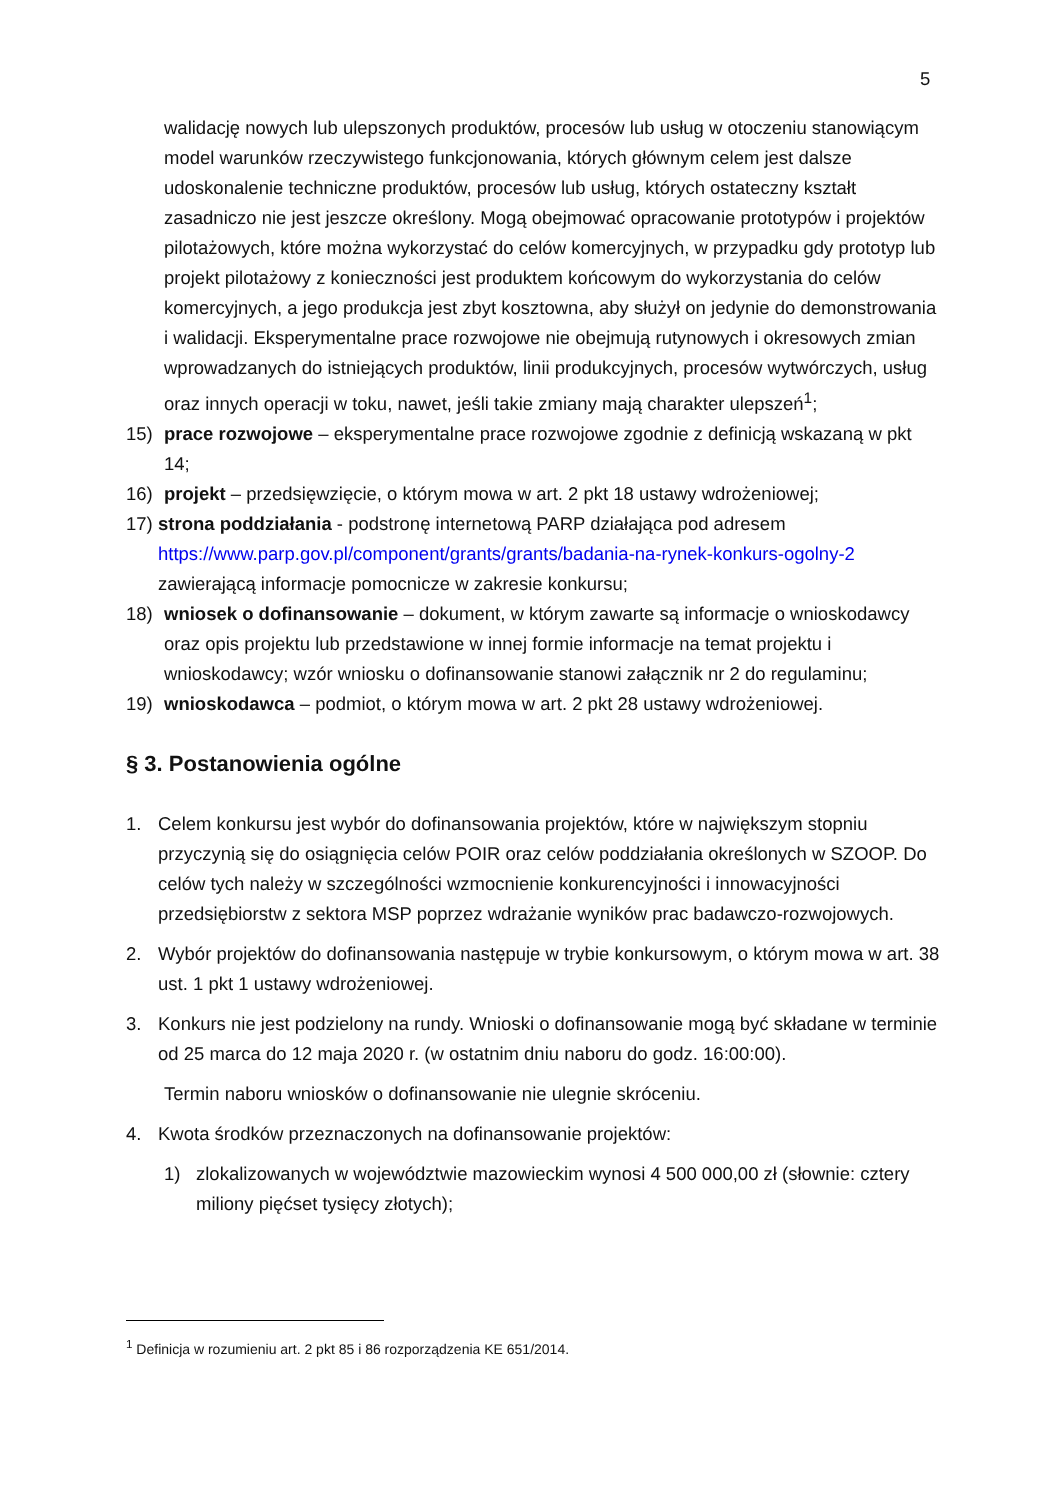5
walidację nowych lub ulepszonych produktów, procesów lub usług w otoczeniu stanowiącym model warunków rzeczywistego funkcjonowania, których głównym celem jest dalsze udoskonalenie techniczne produktów, procesów lub usług, których ostateczny kształt zasadniczo nie jest jeszcze określony. Mogą obejmować opracowanie prototypów i projektów pilotażowych, które można wykorzystać do celów komercyjnych, w przypadku gdy prototyp lub projekt pilotażowy z konieczności jest produktem końcowym do wykorzystania do celów komercyjnych, a jego produkcja jest zbyt kosztowna, aby służył on jedynie do demonstrowania i walidacji. Eksperymentalne prace rozwojowe nie obejmują rutynowych i okresowych zmian wprowadzanych do istniejących produktów, linii produkcyjnych, procesów wytwórczych, usług oraz innych operacji w toku, nawet, jeśli takie zmiany mają charakter ulepszeń<sup>1</sup>;
15) prace rozwojowe – eksperymentalne prace rozwojowe zgodnie z definicją wskazaną w pkt 14;
16) projekt – przedsięwzięcie, o którym mowa w art. 2 pkt 18 ustawy wdrożeniowej;
17) strona poddziałania - podstronę internetową PARP działająca pod adresem https://www.parp.gov.pl/component/grants/grants/badania-na-rynek-konkurs-ogolny-2 zawierającą informacje pomocnicze w zakresie konkursu;
18) wniosek o dofinansowanie – dokument, w którym zawarte są informacje o wnioskodawcy oraz opis projektu lub przedstawione w innej formie informacje na temat projektu i wnioskodawcy; wzór wniosku o dofinansowanie stanowi załącznik nr 2 do regulaminu;
19) wnioskodawca – podmiot, o którym mowa w art. 2 pkt 28 ustawy wdrożeniowej.
§ 3. Postanowienia ogólne
1. Celem konkursu jest wybór do dofinansowania projektów, które w największym stopniu przyczynią się do osiągnięcia celów POIR oraz celów poddziałania określonych w SZOOP. Do celów tych należy w szczególności wzmocnienie konkurencyjności i innowacyjności przedsiębiorstw z sektora MSP poprzez wdrażanie wyników prac badawczo-rozwojowych.
2. Wybór projektów do dofinansowania następuje w trybie konkursowym, o którym mowa w art. 38 ust. 1 pkt 1 ustawy wdrożeniowej.
3. Konkurs nie jest podzielony na rundy. Wnioski o dofinansowanie mogą być składane w terminie od 25 marca do 12 maja 2020 r. (w ostatnim dniu naboru do godz. 16:00:00).
Termin naboru wniosków o dofinansowanie nie ulegnie skróceniu.
4. Kwota środków przeznaczonych na dofinansowanie projektów:
1) zlokalizowanych w województwie mazowieckim wynosi 4 500 000,00 zł (słownie: cztery miliony pięćset tysięcy złotych);
<sup>1</sup> Definicja w rozumieniu art. 2 pkt 85 i 86 rozporządzenia KE 651/2014.